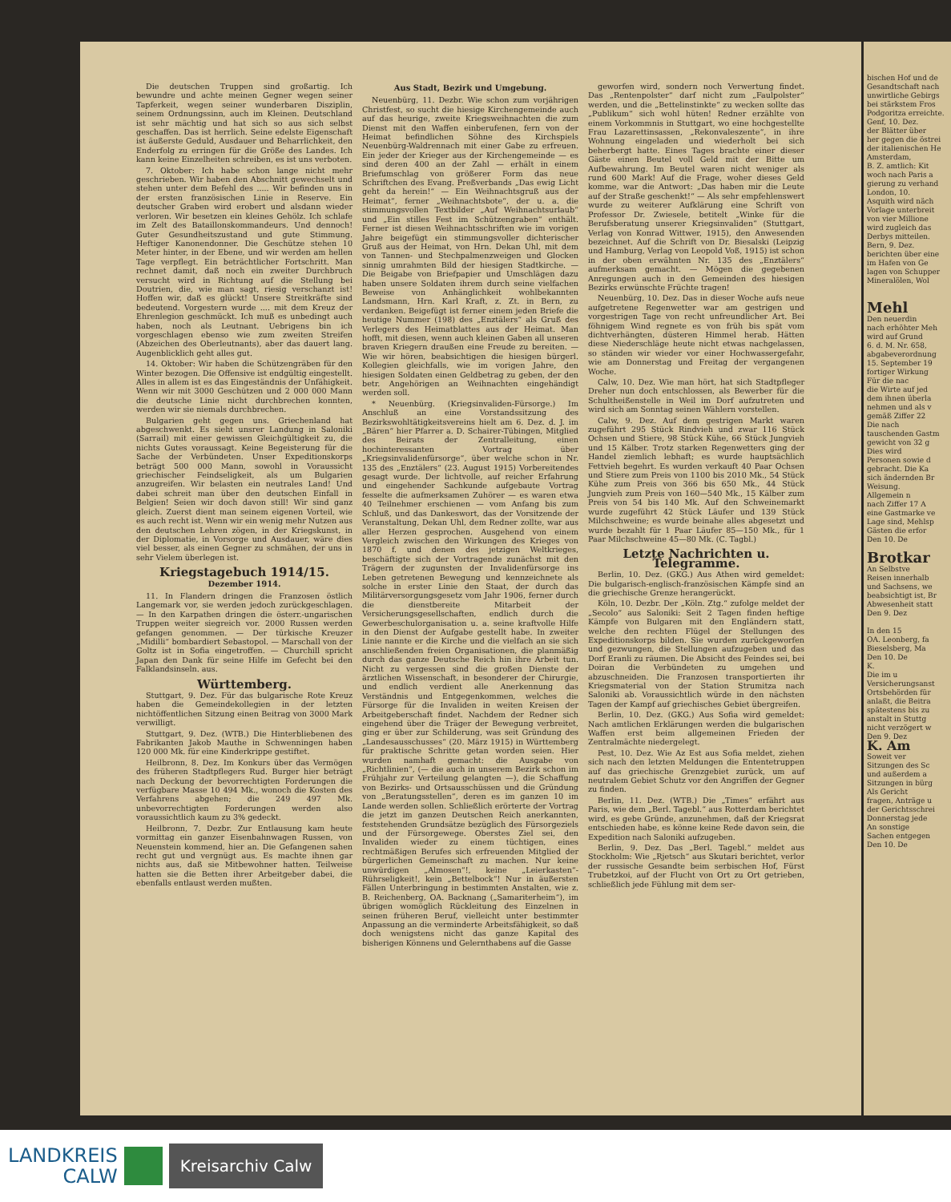Die deutschen Truppen sind großartig. Ich bewundre und achte meinen Gegner wegen seiner Tapferkeit, wegen seiner wunderbaren Disziplin, seinem Ordnungssinn, auch im Kleinen. Deutschland ist sehr mächtig und hat sich so aus sich selbst geschaffen. Das ist herrlich. Seine edelste Eigenschaft ist äußerste Geduld, Ausdauer und Beharrlichkeit, den Enderfolg zu erringen für die Größe des Landes. Ich kann keine Einzelheiten schreiben, es ist uns verboten.
7. Oktober: Ich habe schon lange nicht mehr geschrieben. Wir haben den Abschnitt gewechselt und stehen unter dem Befehl des ..... Wir befinden uns in der ersten französischen Linie in Reserve. Ein deutscher Graben wird erobert und alsdann wieder verloren. Wir besetzen ein kleines Gehölz. Ich schlafe im Zelt des Bataillonskommandeurs. Und dennoch! Guter Gesundheitszustand und gute Stimmung. Heftiger Kanonendonner. Die Geschütze stehen 10 Meter hinter, in der Ebene, und wir werden am hellen Tage verpflegt. Ein beträchtlicher Fortschritt. Man rechnet damit, daß noch ein zweiter Durchbruch versucht wird in Richtung auf die Stellung bei Doutrien, die, wie man sagt, riesig verschanzt ist! Hoffen wir, daß es glückt! Unsere Streitkräfte sind bedeutend. Vorgestern wurde .... mit dem Kreuz der Ehrenlegion geschmückt. Ich muß es unbedingt auch haben, noch als Leutnant. Uebrigens bin ich vorgeschlagen ebenso wie zum zweiten Streifen (Abzeichen des Oberleutnants), aber das dauert lang. Augenblicklich geht alles gut.
14. Oktober: Wir haben die Schützengräben für den Winter bezogen. Die Offensive ist endgültig eingestellt. Alles in allem ist es das Eingeständnis der Unfähigkeit. Wenn wir mit 3000 Geschützen und 2 000 000 Mann die deutsche Linie nicht durchbrechen konnten, werden wir sie niemals durchbrechen.
Bulgarien geht gegen uns. Griechenland hat abgeschwenkt. Es sieht unsrer Landung in Saloniki (Sarrail) mit einer gewissen Gleichgültigkeit zu, die nichts Gutes voraussagt. Keine Begeisterung für die Sache der Verbündeten. Unser Expeditionskorps beträgt 500 000 Mann, sowohl in Voraussicht griechischer Feindseligkeit, als um Bulgarien anzugreifen. Wir belasten ein neutrales Land! Und dabei schreit man über den deutschen Einfall in Belgien! Seien wir doch davon still! Wir sind ganz gleich. Zuerst dient man seinem eigenen Vorteil, wie es auch recht ist. Wenn wir ein wenig mehr Nutzen aus den deutschen Lehren zögen, in der Kriegskunst, in der Diplomatie, in Vorsorge und Ausdauer, wäre dies viel besser, als einen Gegner zu schmähen, der uns in sehr Vielem überlegen ist.
Kriegstagebuch 1914/15.
Dezember 1914.
11. In Flandern dringen die Franzosen östlich Langemark vor, sie werden jedoch zurückgeschlagen. — In den Karpathen dringen die österr.-ungarischen Truppen weiter siegreich vor. 2000 Russen werden gefangen genommen. — Der türkische Kreuzer „Midilli“ bombardiert Sebastopol. — Marschall von der Goltz ist in Sofia eingetroffen. — Churchill spricht Japan den Dank für seine Hilfe im Gefecht bei den Falklandsinseln. aus.
Württemberg.
Stuttgart, 9. Dez. Für das bulgarische Rote Kreuz haben die Gemeindekollegien in der letzten nichtöffentlichen Sitzung einen Beitrag von 3000 Mark verwilligt.
Stuttgart, 9. Dez. (WTB.) Die Hinterbliebenen des Fabrikanten Jakob Mauthe in Schwenningen haben 120 000 Mk. für eine Kinderkrippe gestiftet.
Heilbronn, 8. Dez. Im Konkurs über das Vermögen des früheren Stadtpflegers Rud. Burger hier beträgt nach Deckung der bevorrechtigten Forderungen die verfügbare Masse 10 494 Mk., wonoch die Kosten des Verfahrens abgehen; die 249 497 Mk. unbevorrechtigten Forderungen werden also voraussichtlich kaum zu 3% gedeckt.
Heilbronn, 7. Dezbr. Zur Entlausung kam heute vormittag ein ganzer Eisenbahnwagen Russen, von Neuenstein kommend, hier an. Die Gefangenen sahen recht gut und vergnügt aus. Es machte ihnen gar nichts aus, daß sie Mitbewohner hatten. Teilweise hatten sie die Betten ihrer Arbeitgeber dabei, die ebenfalls entlaust werden mußten.
Aus Stadt, Bezirk und Umgebung.
Neuenbürg, 11. Dezbr. Wie schon zum vorjährigen Christfest, so sucht die hiesige Kirchengemeinde auch auf das heurige, zweite Kriegsweihnachten die zum Dienst mit den Waffen einberufenen, fern von der Heimat befindlichen Söhne des Kirchspiels Neuenbürg-Waldrennach mit einer Gabe zu erfreuen. Ein jeder der Krieger aus der Kirchengemeinde — es sind deren 400 an der Zahl — erhält in einem Briefumschlag von größerer Form das neue Schriftchen des Evang. Preßverbands „Das ewig Licht geht da herein!“ — Ein Weihnachtsgruß aus der Heimat“, ferner „Weihnachtsbote“, der u. a. die stimmungsvollen Textbilder „Auf Weihnachtsurlaub“ und „Ein stilles Fest im Schützengraben“ enthält. Ferner ist diesen Weihnachtsschriften wie im vorigen Jahre beigefügt ein stimmungsvoller dichterischer Gruß aus der Heimat, von Hrn. Dekan Uhl, mit dem von Tannen- und Stechpalmenzweigen und Glocken sinnig umrahmten Bild der hiesigen Stadtkirche. — Die Beigabe von Briefpapier und Umschlägen dazu haben unsere Soldaten ihrem durch seine vielfachen Beweise von Anhänglichkeit wohlbekannten Landsmann, Hrn. Karl Kraft, z. Zt. in Bern, zu verdanken. Beigefügt ist ferner einem jeden Briefe die heutige Nummer (198) des „Enztälers“ als Gruß des Verlegers des Heimatblattes aus der Heimat. Man hofft, mit diesen, wenn auch kleinen Gaben all unseren braven Kriegern draußen eine Freude zu bereiten. — Wie wir hören, beabsichtigen die hiesigen bürgerl. Kollegien gleichfalls, wie im vorigen Jahre, den hiesigen Soldaten einen Geldbetrag zu geben, der den betr. Angehörigen an Weihnachten eingehändigt werden soll.
* Neuenbürg. (Kriegsinvaliden-Fürsorge.) Im Anschluß an eine Vorstandssitzung des Bezirkswohltätigkeitsvereins hielt am 6. Dez. d. J. im „Bären“ hier Pfarrer a. D. Schairer-Tübingen, Mitglied des Beirats der Zentralleitung, einen hochinteressanten Vortrag über „Kriegsinvalidenfürsorge“, über welche schon in Nr. 135 des „Enztälers“ (23. August 1915) Vorbereitendes gesagt wurde. Der lichtvolle, auf reicher Erfahrung und eingehender Sachkunde aufgebaute Vortrag fesselte die aufmerksamen Zuhörer — es waren etwa 40 Teilnehmer erschienen — vom Anfang bis zum Schluß, und das Dankeswort, das der Vorsitzende der Veranstaltung, Dekan Uhl, dem Redner zollte, war aus aller Herzen gesprochen. Ausgehend von einem Vergleich zwischen den Wirkungen des Krieges von 1870 f. und denen des jetzigen Weltkrieges, beschäftigte sich der Vortragende zunächst mit den Trägern der zugunsten der Invalidenfürsorge ins Leben getretenen Bewegung und kennzeichnete als solche in erster Linie den Staat, der durch das Militärversorgungsgesetz vom Jahr 1906, ferner durch die dienstbereite Mitarbeit der Versicherungsgesellschaften, endlich durch die Gewerbeschulorganisation u. a. seine kraftvolle Hilfe in den Dienst der Aufgabe gestellt habe. In zweiter Linie nannte er die Kirche und die vielfach an sie sich anschließenden freien Organisationen, die planmäßig durch das ganze Deutsche Reich hin ihre Arbeit tun. Nicht zu vergessen sind die großen Dienste der ärztlichen Wissenschaft, in besonderer der Chirurgie, und endlich verdient alle Anerkennung das Verständnis und Entgegenkommen, welches die Fürsorge für die Invaliden in weiten Kreisen der Arbeitgeberschaft findet. Nachdem der Redner sich eingehend über die Träger der Bewegung verbreitet, ging er über zur Schilderung, was seit Gründung des „Landesausschusses“ (20. März 1915) in Württemberg für praktische Schritte getan worden seien. Hier wurden namhaft gemacht: die Ausgabe von „Richtlinien“, (— die auch in unserem Bezirk schon im Frühjahr zur Verteilung gelangten —), die Schaffung von Bezirks- und Ortsausschüssen und die Gründung von „Beratungsstellen“, deren es im ganzen 10 im Lande werden sollen. Schließlich erörterte der Vortrag die jetzt im ganzen Deutschen Reich anerkannten, feststehenden Grundsätze bezüglich des Fürsorgeziels und der Fürsorgewege. Oberstes Ziel sei, den Invaliden wieder zu einem tüchtigen, eines rechtmäßigen Berufes sich erfreuenden Mitglied der bürgerlichen Gemeinschaft zu machen. Nur keine unwürdigen „Almosen“!, keine „Leierkasten“-Rührseligkeit!, kein „Bettelbock“! Nur in äußersten Fällen Unterbringung in bestimmten Anstalten, wie z. B. Reichenberg, OA. Backnang („Samariterheim“), im übrigen womöglich Rückleitung des Einzelnen in seinen früheren Beruf, vielleicht unter bestimmter Anpassung an die verminderte Arbeitsfähigkeit, so daß doch wenigstens nicht das ganze Kapital des bisherigen Könnens und Gelernthabens auf die Gasse
geworfen wird, sondern noch Verwertung findet. Das „Rentenpolster“ darf nicht zum „Faulpolster“ werden, und die „Bettelinstinkte“ zu wecken sollte das „Publikum“ sich wohl hüten! Redner erzählte von einem Vorkommnis in Stuttgart, wo eine hochgestellte Frau Lazarettinsassen, „Rekonvaleszente“, in ihre Wohnung eingeladen und wiederholt bei sich beherbergt hatte. Eines Tages brachte einer dieser Gäste einen Beutel voll Geld mit der Bitte um Aufbewahrung. Im Beutel waren nicht weniger als rund 600 Mark! Auf die Frage, woher dieses Geld komme, war die Antwort: „Das haben mir die Leute auf der Straße geschenkt!“ — Als sehr empfehlenswert wurde zu weiterer Aufklärung eine Schrift von Professor Dr. Zwiesele, betitelt „Winke für die Berufsberatung unserer Kriegsinvaliden“ (Stuttgart, Verlag von Konrad Wittwer, 1915), den Anwesenden bezeichnet. Auf die Schrift von Dr. Biesalski (Leipzig und Hamburg, Verlag von Leopold Voß, 1915) ist schon in der oben erwähnten Nr. 135 des „Enztälers“ aufmerksam gemacht. — Mögen die gegebenen Anregungen auch in den Gemeinden des hiesigen Bezirks erwünschte Früchte tragen!
Neuenbürg, 10. Dez. Das in dieser Woche aufs neue aufgetretene Regenwetter war am gestrigen und vorgestrigen Tage von recht unfreundlicher Art. Bei föhnigem Wind regnete es von früh bis spät vom dichtverhängten, düsteren Himmel herab. Hätten diese Niederschläge heute nicht etwas nachgelassen, so ständen wir wieder vor einer Hochwassergefahr, wie am Donnerstag und Freitag der vergangenen Woche.
Calw, 10. Dez. Wie man hört, hat sich Stadtpfleger Dreher nun doch entschlossen, als Bewerber für die Schultheißenstelle in Weil im Dorf aufzutreten und wird sich am Sonntag seinen Wählern vorstellen.
Calw, 9. Dez. Auf dem gestrigen Markt waren zugeführt 295 Stück Rindvieh und zwar 116 Stück Ochsen und Stiere, 98 Stück Kühe, 66 Stück Jungvieh und 15 Kälber. Trotz starken Regenwetters ging der Handel ziemlich lebhaft; es wurde hauptsächlich Fettvieh begehrt. Es wurden verkauft 40 Paar Ochsen und Stiere zum Preis von 1100 bis 2010 Mk., 54 Stück Kühe zum Preis von 366 bis 650 Mk., 44 Stück Jungvieh zum Preis von 160—540 Mk., 15 Kälber zum Preis von 54 bis 140 Mk. Auf den Schweinemarkt wurde zugeführt 42 Stück Läufer und 139 Stück Milchschweine; es wurde beinahe alles abgesetzt und wurde bezahlt für 1 Paar Läufer 85—150 Mk., für 1 Paar Milchschweine 45—80 Mk. (C. Tagbl.)
Letzte Nachrichten u. Telegramme.
Berlin, 10. Dez. (GKG.) Aus Athen wird gemeldet: Die bulgarisch-englisch-französischen Kämpfe sind an die griechische Grenze herangerückt.
Köln, 10. Dezbr. Der „Köln. Ztg.“ zufolge meldet der „Secolo“ aus Saloniki: Seit 2 Tagen finden heftige Kämpfe von Bulgaren mit den Engländern statt, welche den rechten Flügel der Stellungen des Expeditionskorps bilden. Sie wurden zurückgeworfen und gezwungen, die Stellungen aufzugeben und das Dorf Eranli zu räumen. Die Absicht des Feindes sei, bei Doiran die Verbündeten zu umgehen und abzuschneiden. Die Franzosen transportierten ihr Kriegsmaterial von der Station Strumitza nach Saloniki ab. Voraussichtlich würde in den nächsten Tagen der Kampf auf griechisches Gebiet übergreifen.
Berlin, 10. Dez. (GKG.) Aus Sofia wird gemeldet: Nach amtlichen Erklärungen werden die bulgarischen Waffen erst beim allgemeinen Frieden der Zentralmächte niedergelegt.
Pest, 10. Dez. Wie Az Est aus Sofia meldet, ziehen sich nach den letzten Meldungen die Ententetruppen auf das griechische Grenzgebiet zurück, um auf neutralem Gebiet Schutz vor den Angriffen der Gegner zu finden.
Berlin, 11. Dez. (WTB.) Die „Times“ erfährt aus Paris, wie dem „Berl. Tagebl.“ aus Rotterdam berichtet wird, es gebe Gründe, anzunehmen, daß der Kriegsrat entschieden habe, es könne keine Rede davon sein, die Expedition nach Saloniki aufzugeben.
Berlin, 9. Dez. Das „Berl. Tagebl.“ meldet aus Stockholm: Wie „Rjetsch“ aus Skutari berichtet, verlor der russische Gesandte beim serbischen Hof, Fürst Trubetzkoi, auf der Flucht von Ort zu Ort getrieben, schließlich jede Fühlung mit dem ser-
bischen Hof und de
Gesandtschaft nach
unwirtliche Gebirgs
bei stärkstem Fros
Podgoritza erreichte.
Genf, 10. Dez.
der Blätter über
her gegen die östrei
der italienischen He
Amsterdam,
B. Z. amtlich: Kit
woch nach Paris a
gierung zu verhand
London, 10.
Asquith wird näch
Vorlage unterbreit
von vier Millione
wird zugleich das
Derbys mitteilen.
Bern, 9. Dez.
berichten über eine
im Hafen von Ge
lagen von Schupper
Mineralölen, Wol
Mehl
Den neuerdin
nach erhöhter Meh
wird auf Grund
6. d. M. Nr. 658,
abgabeverordnung
15. September 19
fortiger Wirkung
Für die nac
die Wirte auf jed
dem ihnen überla
nehmen und als v
gemäß Ziffer 22
Die nach
tauschenden Gastm
gewicht von 32 g
Dies wird
Personen sowie d
gebracht. Die Ka
sich ändernden Br
Weisung.
Allgemein n
nach Ziffer 17 A
eine Gastmarke ve
Lage sind, Mehlsp
Gästen die erfor
Den 10. De
Brotkar
An Selbstve
Reisen innerhalb
und Sachsens, we
beabsichtigt ist, Br
Abwesenheit statt
Den 9. Dez
In den 15
OA. Leonberg, fa
Bieselsberg, Ma
Den 10. De
K.
Die im u
Versicherungsanst
Ortsbehörden für
anlaßt, die Beitra
spätestens bis zu
anstalt in Stuttg
nicht verzögert w
Den 9. Dez
K. Am
Soweit ver
Sitzungen des Sc
und außerdem a
Sitzungen in bürg
Als Gericht
fragen, Anträge u
der Gerichtsschrei
Donnerstag jede
An sonstige
Sachen entgegen
Den 10. De
LANDKREIS
CALW
Kreisarchiv Calw